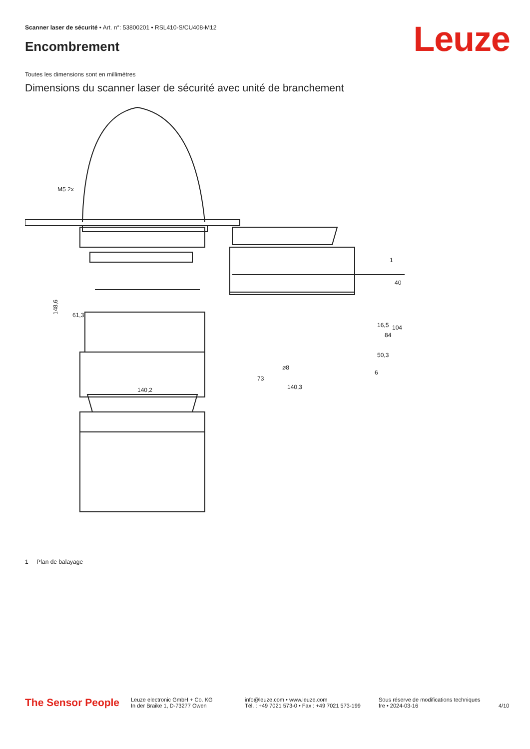Scanner laser de sécurité • Art. n°: 53800201 • RSL410-S/CU408-M12
Leuze Encombrement
Toutes les dimensions sont en millimètres
Dimensions du scanner laser de sécurité avec unité de branchement
M5 2x
61,3
140,2
148,6
73
140,3
1
40
16,5
84
104
50,3
ø8
6
1 Plan de balayage
The Sensor People
Leuze electronic GmbH + Co. KG
In der Braike 1, D-73277 Owen
info@leuze.com • www.leuze.com
Tél. : +49 7021 573-0 • Fax : +49 7021 573-199
Sous réserve de modifications techniques
fre • 2024-03-16
4/10